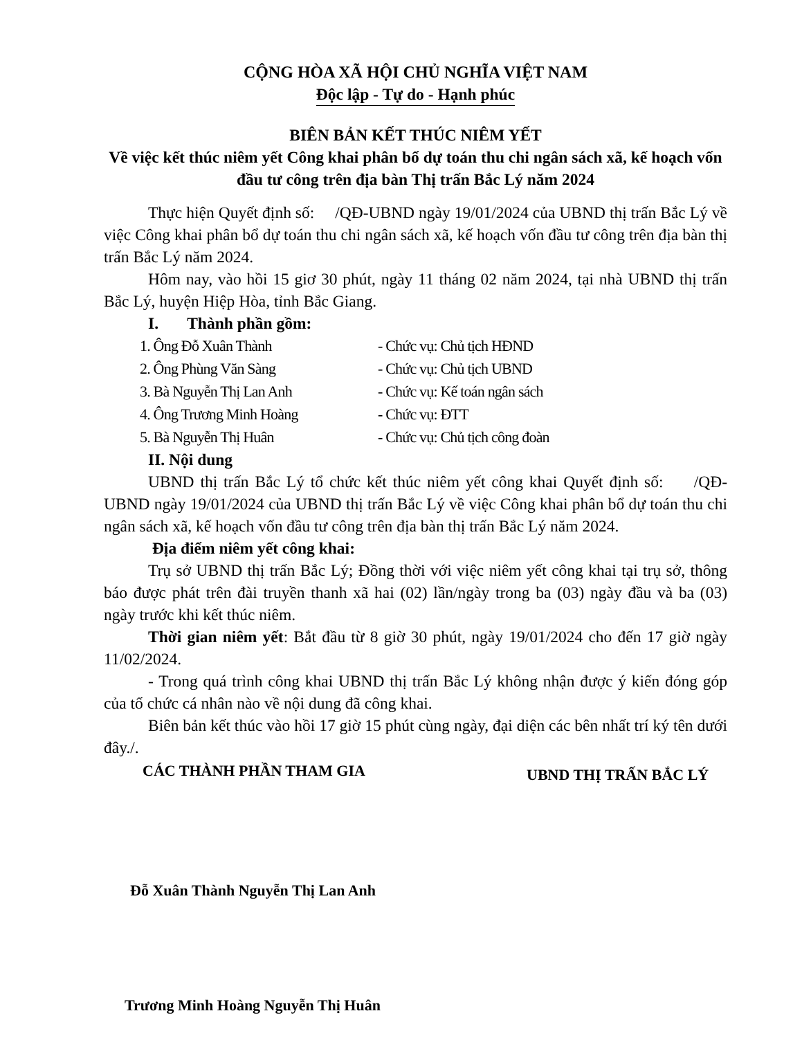CỘNG HÒA XÃ HỘI CHỦ NGHĨA VIỆT NAM
Độc lập - Tự do - Hạnh phúc
BIÊN BẢN KẾT THÚC NIÊM YẾT
Về việc kết thúc niêm yết Công khai phân bổ dự toán thu chi ngân sách xã, kế hoạch vốn đầu tư công trên địa bàn Thị trấn Bắc Lý năm 2024
Thực hiện Quyết định số: /QĐ-UBND ngày 19/01/2024 của UBND thị trấn Bắc Lý về việc Công khai phân bổ dự toán thu chi ngân sách xã, kế hoạch vốn đầu tư công trên địa bàn thị trấn Bắc Lý năm 2024.
Hôm nay, vào hồi 15 giơ 30 phút, ngày 11 tháng 02 năm 2024, tại nhà UBND thị trấn Bắc Lý, huyện Hiệp Hòa, tỉnh Bắc Giang.
I. Thành phần gồm:
1. Ông Đỗ Xuân Thành - Chức vụ: Chủ tịch HĐND
2. Ông Phùng Văn Sàng - Chức vụ: Chủ tịch UBND
3. Bà Nguyễn Thị Lan Anh - Chức vụ: Kế toán ngân sách
4. Ông Trương Minh Hoàng - Chức vụ: ĐTT
5. Bà Nguyễn Thị Huân - Chức vụ: Chủ tịch công đoàn
II. Nội dung
UBND thị trấn Bắc Lý tổ chức kết thúc niêm yết công khai Quyết định số: /QĐ-UBND ngày 19/01/2024 của UBND thị trấn Bắc Lý về việc Công khai phân bổ dự toán thu chi ngân sách xã, kế hoạch vốn đầu tư công trên địa bàn thị trấn Bắc Lý năm 2024.
Địa điểm niêm yết công khai:
Trụ sở UBND thị trấn Bắc Lý; Đồng thời với việc niêm yết công khai tại trụ sở, thông báo được phát trên đài truyền thanh xã hai (02) lần/ngày trong ba (03) ngày đầu và ba (03) ngày trước khi kết thúc niêm.
Thời gian niêm yết: Bắt đầu từ 8 giờ 30 phút, ngày 19/01/2024 cho đến 17 giờ ngày 11/02/2024.
- Trong quá trình công khai UBND thị trấn Bắc Lý không nhận được ý kiến đóng góp của tổ chức cá nhân nào về nội dung đã công khai.
Biên bản kết thúc vào hồi 17 giờ 15 phút cùng ngày, đại diện các bên nhất trí ký tên dưới đây./.
CÁC THÀNH PHẦN THAM GIA UBND THỊ TRẤN BẮC LÝ
Đỗ Xuân Thành Nguyễn Thị Lan Anh
Trương Minh Hoàng Nguyễn Thị Huân